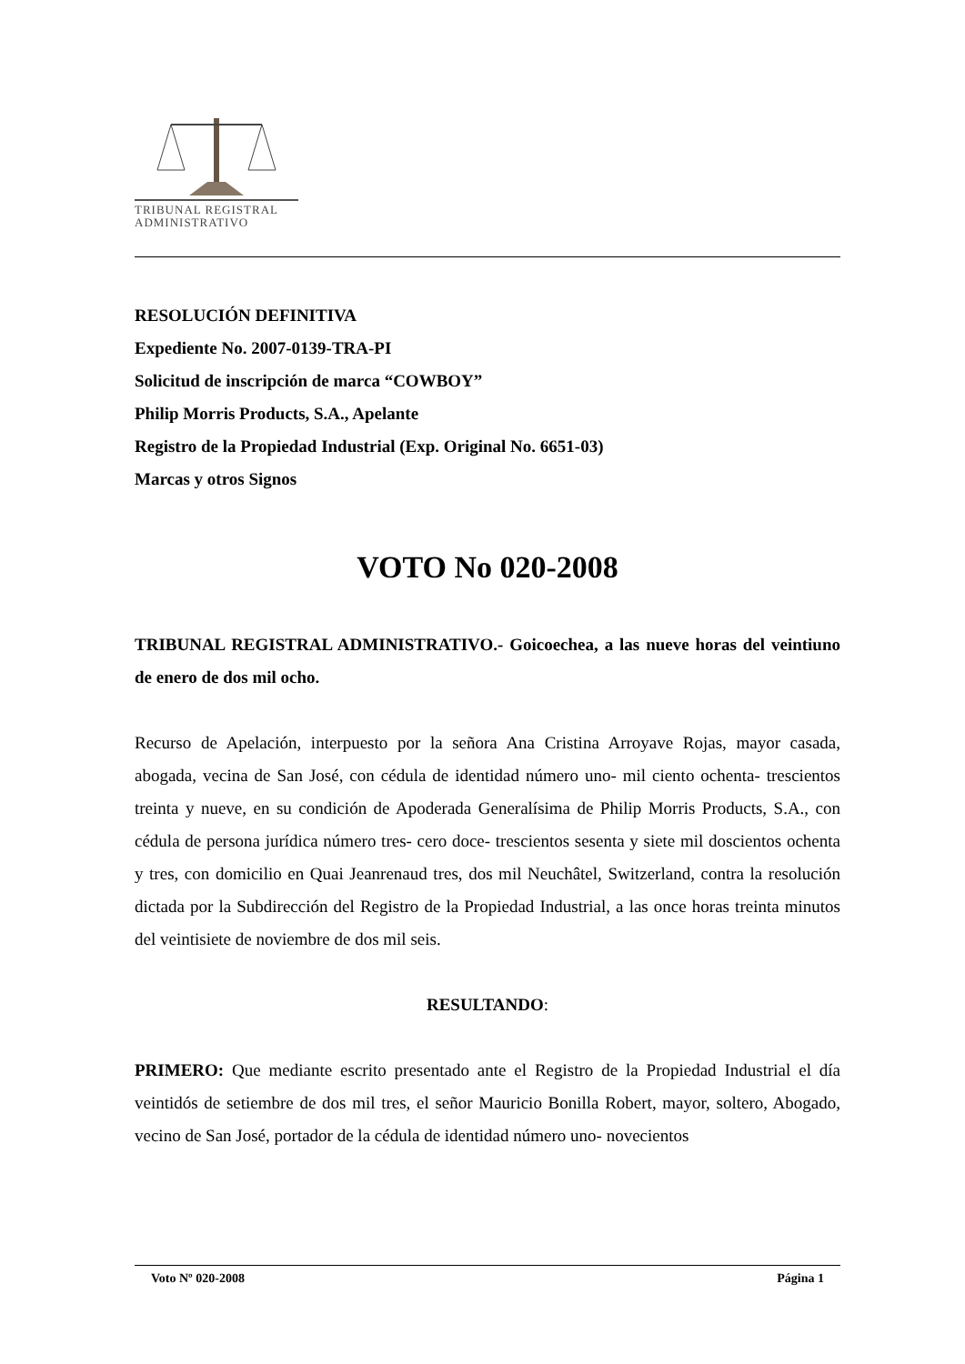TRIBUNAL REGISTRAL
ADMINISTRATIVO
RESOLUCIÓN DEFINITIVA
Expediente No. 2007-0139-TRA-PI
Solicitud de inscripción de marca “COWBOY”
Philip Morris Products, S.A., Apelante
Registro de la Propiedad Industrial (Exp. Original No. 6651-03)
Marcas y otros Signos
VOTO No 020-2008
TRIBUNAL REGISTRAL ADMINISTRATIVO.- Goicoechea, a las nueve horas del veintiuno de enero de dos mil ocho.
Recurso de Apelación, interpuesto por la señora Ana Cristina Arroyave Rojas, mayor casada, abogada, vecina de San José, con cédula de identidad número uno- mil ciento ochenta- trescientos treinta y nueve, en su condición de Apoderada Generalísima de Philip Morris Products, S.A., con cédula de persona jurídica número tres- cero doce- trescientos sesenta y siete mil doscientos ochenta y tres, con domicilio en Quai Jeanrenaud tres, dos mil Neuchâtel, Switzerland, contra la resolución dictada por la Subdirección del Registro de la Propiedad Industrial, a las once horas treinta minutos del veintisiete de noviembre de dos mil seis.
RESULTANDO:
PRIMERO: Que mediante escrito presentado ante el Registro de la Propiedad Industrial el día veintidós de setiembre de dos mil tres, el señor Mauricio Bonilla Robert, mayor, soltero, Abogado, vecino de San José, portador de la cédula de identidad número uno- novecientos
Voto Nº 020-2008 Página 1